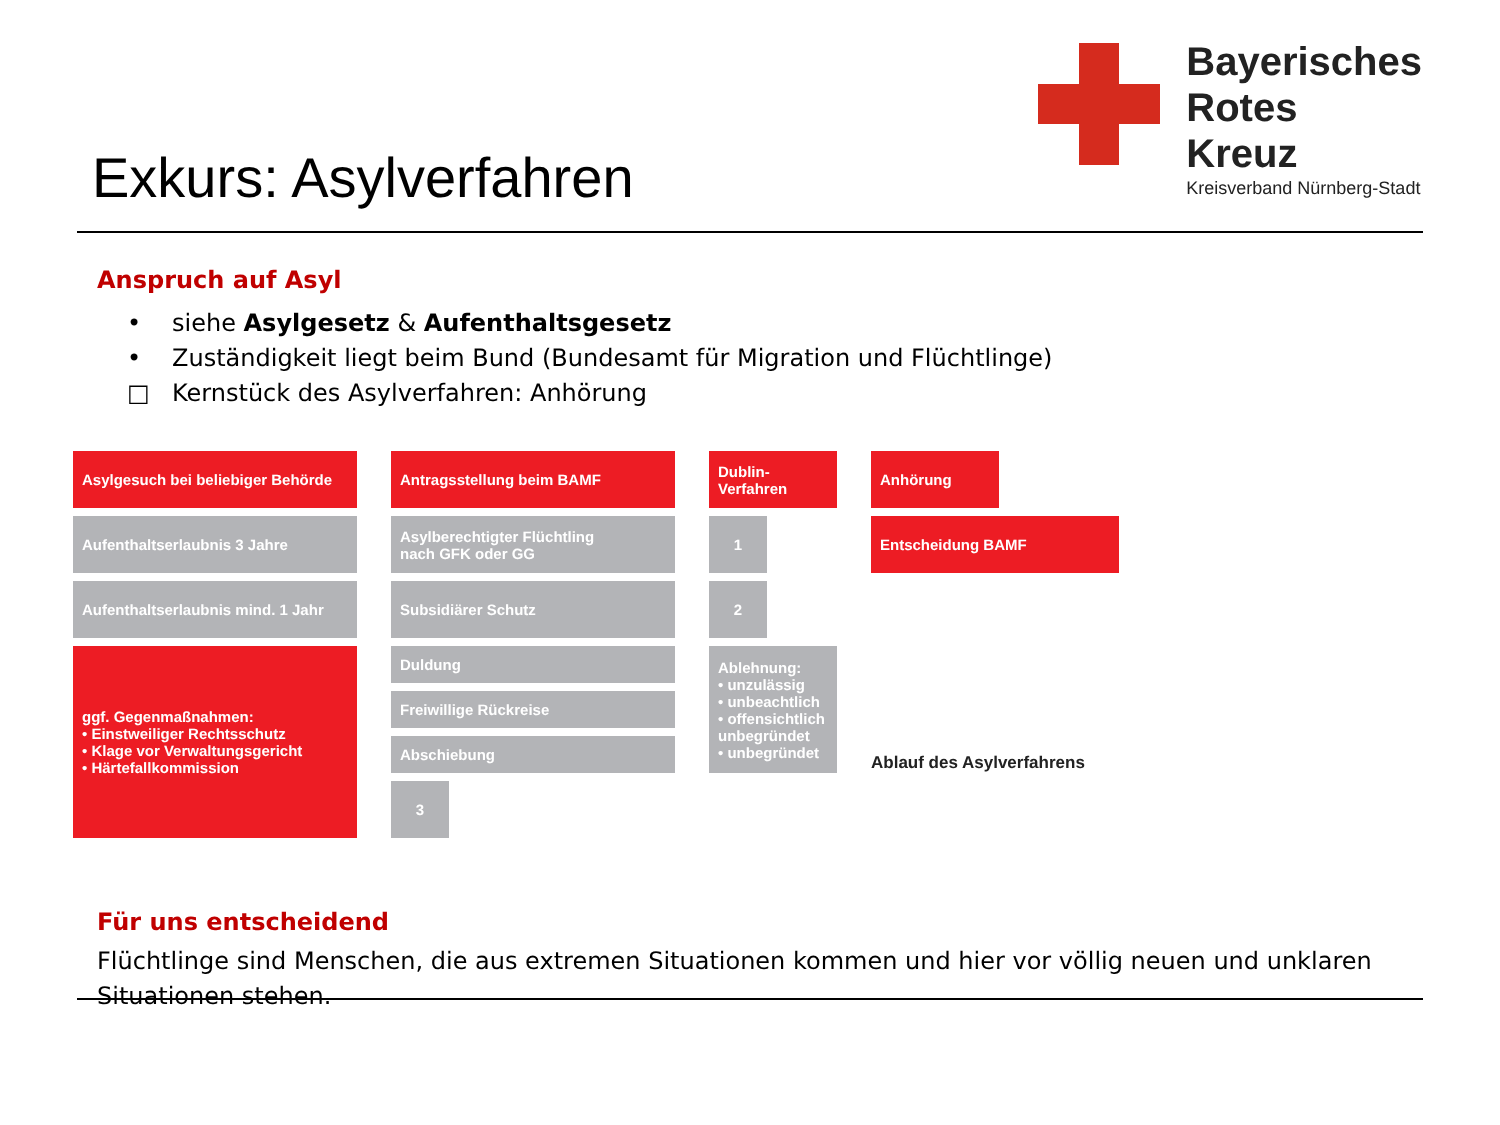Exkurs: Asylverfahren
Bayerisches
Rotes
Kreuz
Kreisverband Nürnberg-Stadt
Anspruch auf Asyl
• siehe Asylgesetz & Aufenthaltsgesetz
• Zuständigkeit liegt beim Bund (Bundesamt für Migration und Flüchtlinge)
□ Kernstück des Asylverfahren: Anhörung
Asylgesuch bei beliebiger Behörde
Antragsstellung beim BAMF
Dublin-
Verfahren
Anhörung
Aufenthaltserlaubnis 3 Jahre
Asylberechtigter Flüchtling
nach GFK oder GG
1
Entscheidung BAMF
Aufenthaltserlaubnis mind. 1 Jahr
Subsidiärer Schutz
2
ggf. Gegenmaßnahmen:
• Einstweiliger Rechtsschutz
• Klage vor Verwaltungsgericht
• Härtefallkommission
Duldung
Freiwillige Rückreise
Abschiebung
Ablehnung:
• unzulässig
• unbeachtlich
• offensichtlich unbegründet
• unbegründet
3
Ablauf des Asylverfahrens
Für uns entscheidend
Flüchtlinge sind Menschen, die aus extremen Situationen kommen und hier vor völlig neuen und unklaren Situationen stehen.